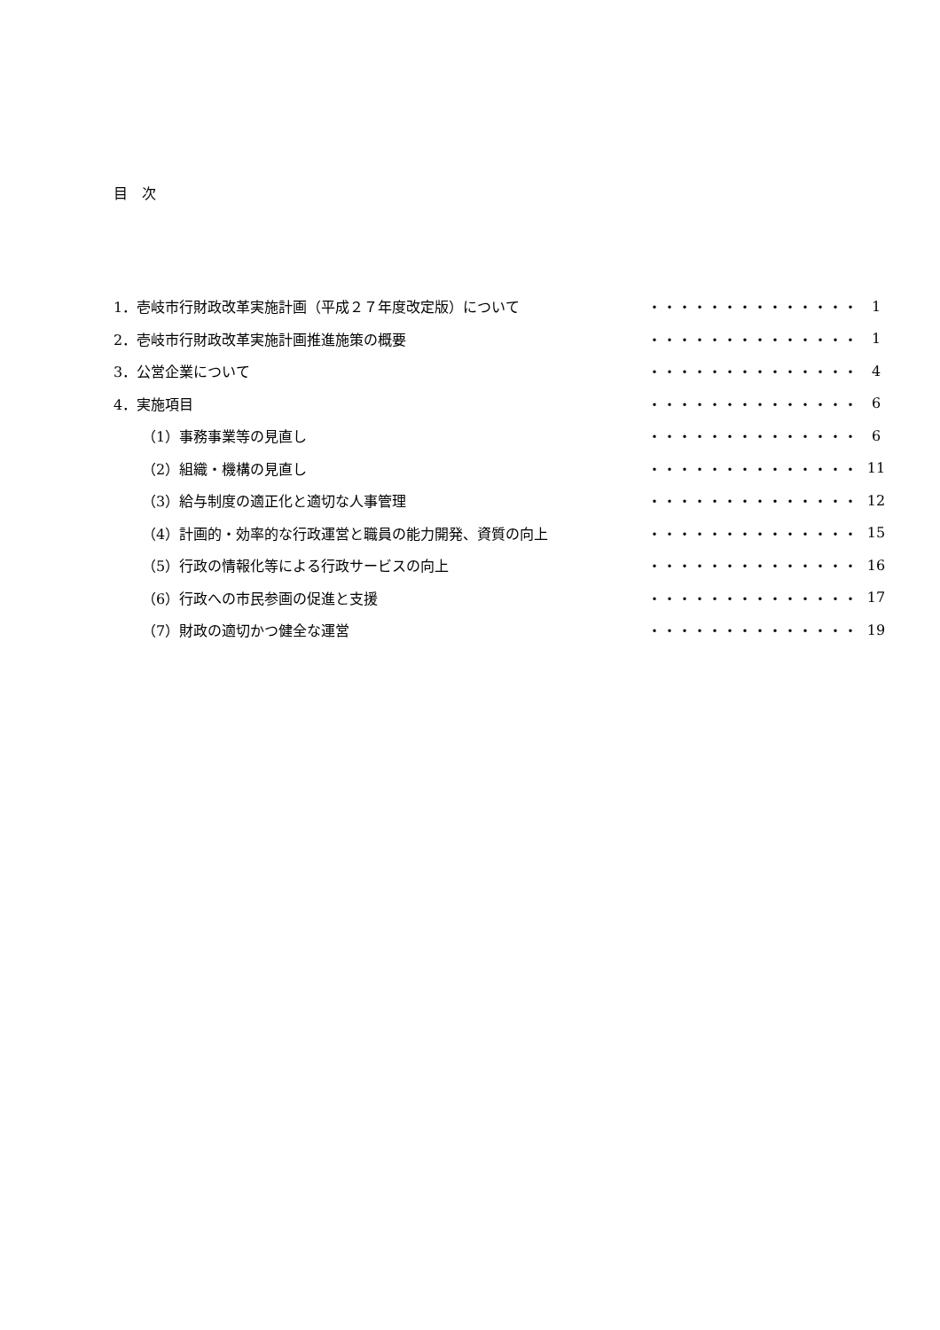目　次
| 1．壱岐市行財政改革実施計画（平成２７年度改定版）について | ・・・・・・・・・・・・・・ | 1 |
| 2．壱岐市行財政改革実施計画推進施策の概要 | ・・・・・・・・・・・・・・ | 1 |
| 3．公営企業について | ・・・・・・・・・・・・・・ | 4 |
| 4．実施項目 | ・・・・・・・・・・・・・・ | 6 |
| （1）事務事業等の見直し | ・・・・・・・・・・・・・・ | 6 |
| （2）組織・機構の見直し | ・・・・・・・・・・・・・・ | 11 |
| （3）給与制度の適正化と適切な人事管理 | ・・・・・・・・・・・・・・ | 12 |
| （4）計画的・効率的な行政運営と職員の能力開発、資質の向上 | ・・・・・・・・・・・・・・ | 15 |
| （5）行政の情報化等による行政サービスの向上 | ・・・・・・・・・・・・・・ | 16 |
| （6）行政への市民参画の促進と支援 | ・・・・・・・・・・・・・・ | 17 |
| （7）財政の適切かつ健全な運営 | ・・・・・・・・・・・・・・ | 19 |